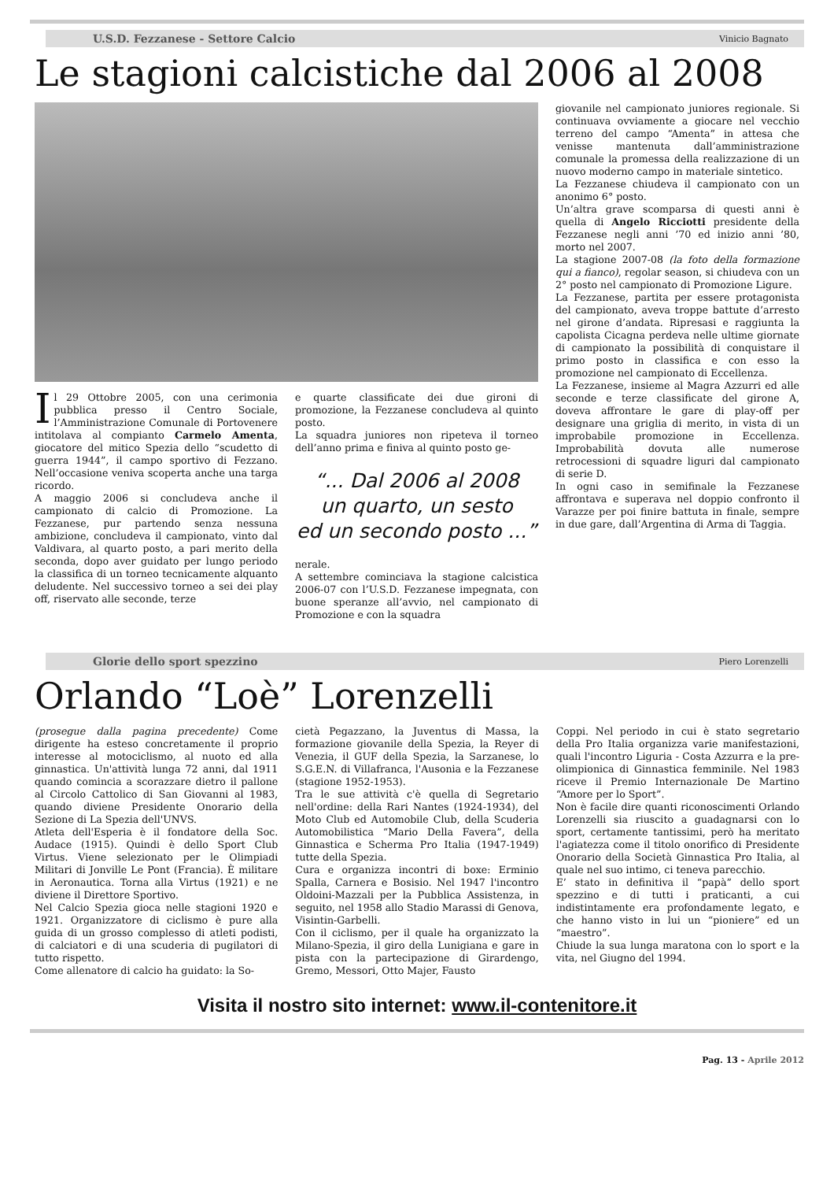U.S.D. Fezzanese - Settore Calcio Vinicio Bagnato
Le stagioni calcistiche dal 2006 al 2008
Il 29 Ottobre 2005, con una cerimonia pubblica presso il Centro Sociale, l’Amministrazione Comunale di Portovenere intitolava al compianto Carmelo Amenta, giocatore del mitico Spezia dello “scudetto di guerra 1944”, il campo sportivo di Fezzano. Nell’occasione veniva scoperta anche una targa ricordo.
A maggio 2006 si concludeva anche il campionato di calcio di Promozione. La Fezzanese, pur partendo senza nessuna ambizione, concludeva il campionato, vinto dal Valdivara, al quarto posto, a pari merito della seconda, dopo aver guidato per lungo periodo la classifica di un torneo tecnicamente alquanto deludente. Nel successivo torneo a sei dei play off, riservato alle seconde, terze
e quarte classificate dei due gironi di promozione, la Fezzanese concludeva al quinto posto.
La squadra juniores non ripeteva il torneo dell’anno prima e finiva al quinto posto ge-
“... Dal 2006 al 2008
un quarto, un sesto
ed un secondo posto ...”
nerale.
A settembre cominciava la stagione calcistica 2006-07 con l’U.S.D. Fezzanese impegnata, con buone speranze all’avvio, nel campionato di Promozione e con la squadra
giovanile nel campionato juniores regionale. Si continuava ovviamente a giocare nel vecchio terreno del campo “Amenta” in attesa che venisse mantenuta dall’amministrazione comunale la promessa della realizzazione di un nuovo moderno campo in materiale sintetico.
La Fezzanese chiudeva il campionato con un anonimo 6° posto.
Un’altra grave scomparsa di questi anni è quella di Angelo Ricciotti presidente della Fezzanese negli anni ’70 ed inizio anni ’80, morto nel 2007.
La stagione 2007-08 (la foto della formazione qui a fianco), regolar season, si chiudeva con un 2° posto nel campionato di Promozione Ligure.
La Fezzanese, partita per essere protagonista del campionato, aveva troppe battute d’arresto nel girone d’andata. Ripresasi e raggiunta la capolista Cicagna perdeva nelle ultime giornate di campionato la possibilità di conquistare il primo posto in classifica e con esso la promozione nel campionato di Eccellenza.
La Fezzanese, insieme al Magra Azzurri ed alle seconde e terze classificate del girone A, doveva affrontare le gare di play-off per designare una griglia di merito, in vista di un improbabile promozione in Eccellenza. Improbabilità dovuta alle numerose retrocessioni di squadre liguri dal campionato di serie D.
In ogni caso in semifinale la Fezzanese affrontava e superava nel doppio confronto il Varazze per poi finire battuta in finale, sempre in due gare, dall’Argentina di Arma di Taggia.
Glorie dello sport spezzino Piero Lorenzelli
Orlando “Loè” Lorenzelli
(prosegue dalla pagina precedente) Come dirigente ha esteso concretamente il proprio interesse al motociclismo, al nuoto ed alla ginnastica. Un'attività lunga 72 anni, dal 1911 quando comincia a scorazzare dietro il pallone al Circolo Cattolico di San Giovanni al 1983, quando diviene Presidente Onorario della Sezione di La Spezia dell'UNVS.
Atleta dell'Esperia è il fondatore della Soc. Audace (1915). Quindi è dello Sport Club Virtus. Viene selezionato per le Olimpiadi Militari di Jonville Le Pont (Francia). È militare in Aeronautica. Torna alla Virtus (1921) e ne diviene il Direttore Sportivo.
Nel Calcio Spezia gioca nelle stagioni 1920 e 1921. Organizzatore di ciclismo è pure alla guida di un grosso complesso di atleti podisti, di calciatori e di una scuderia di pugilatori di tutto rispetto.
Come allenatore di calcio ha guidato: la So-
cietà Pegazzano, la Juventus di Massa, la formazione giovanile della Spezia, la Reyer di Venezia, il GUF della Spezia, la Sarzanese, lo S.G.E.N. di Villafranca, l'Ausonia e la Fezzanese (stagione 1952-1953).
Tra le sue attività c'è quella di Segretario nell'ordine: della Rari Nantes (1924-1934), del Moto Club ed Automobile Club, della Scuderia Automobilistica “Mario Della Favera”, della Ginnastica e Scherma Pro Italia (1947-1949) tutte della Spezia.
Cura e organizza incontri di boxe: Erminio Spalla, Carnera e Bosisio. Nel 1947 l'incontro Oldoini-Mazzali per la Pubblica Assistenza, in seguito, nel 1958 allo Stadio Marassi di Genova, Visintin-Garbelli.
Con il ciclismo, per il quale ha organizzato la Milano-Spezia, il giro della Lunigiana e gare in pista con la partecipazione di Girardengo, Gremo, Messori, Otto Majer, Fausto
Coppi. Nel periodo in cui è stato segretario della Pro Italia organizza varie manifestazioni, quali l'incontro Liguria - Costa Azzurra e la pre-olimpionica di Ginnastica femminile. Nel 1983 riceve il Premio Internazionale De Martino “Amore per lo Sport”.
Non è facile dire quanti riconoscimenti Orlando Lorenzelli sia riuscito a guadagnarsi con lo sport, certamente tantissimi, però ha meritato l'agiatezza come il titolo onorifico di Presidente Onorario della Società Ginnastica Pro Italia, al quale nel suo intimo, ci teneva parecchio.
E’ stato in definitiva il “papà” dello sport spezzino e di tutti i praticanti, a cui indistintamente era profondamente legato, e che hanno visto in lui un “pioniere” ed un “maestro”.
Chiude la sua lunga maratona con lo sport e la vita, nel Giugno del 1994.
Visita il nostro sito internet: www.il-contenitore.it
Pag. 13 - Aprile 2012